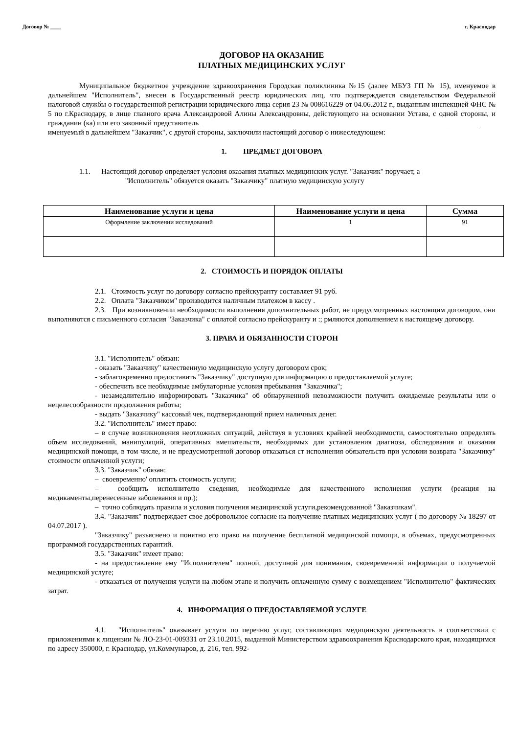Договор № ____ г. Краснодар
ДОГОВОР НА ОКАЗАНИЕ
ПЛАТНЫХ МЕДИЦИНСКИХ УСЛУГ
Муниципальное бюджетное учреждение здравоохранения Городская поликлиника №15 (далее МБУЗ ГП № 15), именуемое в дальнейшем "Исполнитель", внесен в Государственный реестр юридических лиц, что подтверждается свидетельством Федеральной налоговой службы о государственной регистрации юридического лица серия 23 № 008616229 от 04.06.2012 г., выданным инспекцией ФНС № 5 по г.Краснодару, в лице главного врача Александровой Алины Александровны, действующего на основании Устава, с одной стороны, и гражданин (ка) или его законный представитель ____________________________________________________________________________
именуемый в дальнейшем "Заказчик", с другой стороны, заключили настоящий договор о нижеследующем:
1. ПРЕДМЕТ ДОГОВОРА
1.1. Настоящий договор определяет условия оказания платных медицинских услуг. "Заказчик" поручает, а
"Исполнитель" обязуется оказать "Заказчику" платную медицинскую услугу
| Наименование услуги и цена | Наименование услуги и цена | Сумма |
| --- | --- | --- |
| Оформление заключении исследований | 1 | 91 |
2. СТОИМОСТЬ И ПОРЯДОК ОПЛАТЫ
2.1. Стоимость услуг по договору согласно прейскуранту составляет 91 руб.
2.2. Оплата "Заказчиком" производится наличным платежом в кассу .
2.3. При возникновении необходимости выполнения дополнительных работ, не предусмотренных настоящим договором, они выполняются с письменного согласия "Заказчика" с оплатой согласно прейскуранту и :; рмляются дополнением к настоящему договору.
3. ПРАВА И ОБЯЗАННОСТИ СТОРОН
3.1. "Исполнитель" обязан:
- оказать "Заказчику" качественную медицинскую услугу договором срок;
- заблаговременно предоставить "Заказчику" доступную для информацию о предоставляемой услуге;
- обеспечить все необходимые амбулаторные условия пребывания "Заказчика";
- незамедлительно информировать "Заказчика" об обнаруженной невозможности получить ожидаемые результаты или о нецелесообразности продолжения работы;
- выдать "Заказчику" кассовый чек, подтверждающий прием наличных денег.
3.2. "Исполнитель" имеет право:
– в случае возникновения неотложных ситуаций, действуя в условиях крайней необходимости, самостоятельно определять объем исследований, манипуляций, оперативных вмешательств, необходимых для установления диагноза, обследования и оказания медицинской помощи, в том числе, и не предусмотренной договор отказаться ст исполнения обязательств при условии возврата "Заказчику" стоимости оплаченной услуги;
3.3. "Заказчик" обязан:
– своевременно' оплатить стоимость услуги;
– сообщить исполнителю сведения, необходимые для качественного исполнения услуги (реакция на медикаменты,перенесенные заболевания и пр.);
– точно соблюдать правила и условия получения медицинской услуги,рекомендованной "Заказчикам".
3.4. "Заказчик" подтверждает свое добровольное согласие на получение платных медицинских услуг ( по договору № 18297 от 04.07.2017 ).
"Заказчику" разъяснено и понятно его право на получение бесплатной медицинской помощи, в объемах, предусмотренных программой государственных гарантий.
3.5. "Заказчик" имеет право:
- на предоставление ему "Исполнителем" полной, доступной для понимания, своевременной информации о получаемой медицинской услуге;
- отказаться от получения услуги на любом этапе и получить оплаченную сумму с возмещением "Исполнителю" фактических затрат.
4. ИНФОРМАЦИЯ О ПРЕДОСТАВЛЯЕМОЙ УСЛУГЕ
4.1. "Исполнитель" оказывает услуги по перечню услуг, составляющих медицинскую деятельность в соответствии с приложениями к лицензии № ЛО-23-01-009331 от 23.10.2015, выданной Министерством здравоохранения Краснодарского края, находящимся по адресу 350000, г. Краснодар, ул.Коммунаров, д. 216, тел. 992-